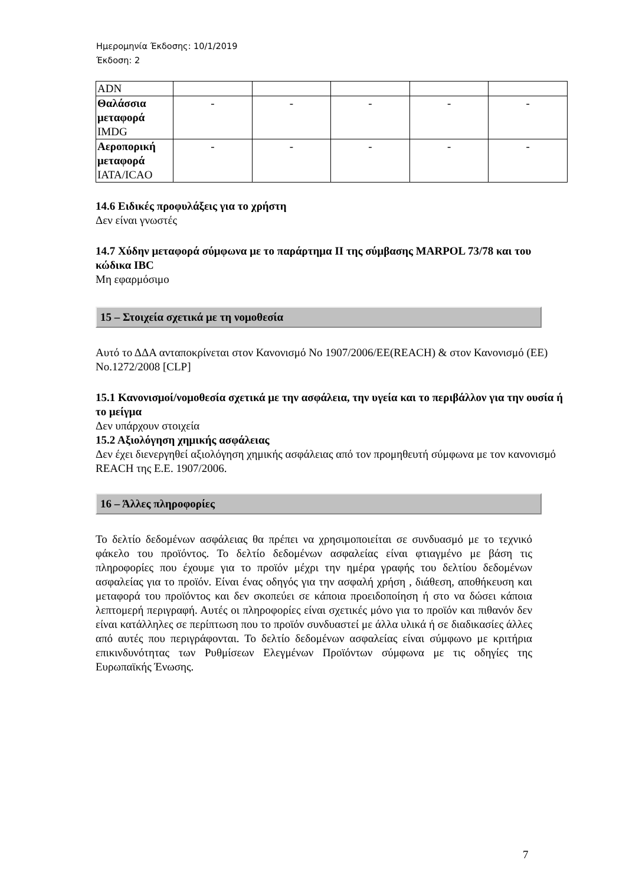Ημερομηνία Έκδοσης: 10/1/2019
Έκδοση: 2
| ADN | | | | | |
| Θαλάσσια μεταφορά IMDG | - | - | - | - | - |
| Αεροπορική μεταφορά IATA/ICAO | - | - | - | - | - |
14.6 Ειδικές προφυλάξεις για το χρήστη
Δεν είναι γνωστές
14.7 Χύδην μεταφορά σύμφωνα με το παράρτημα ΙΙ της σύμβασης MARPOL 73/78 και του κώδικα IBC
Μη εφαρμόσιμο
15 – Στοιχεία σχετικά με τη νομοθεσία
Αυτό το ΔΔΑ ανταποκρίνεται στον Κανονισμό Νο 1907/2006/ΕΕ(REACH) & στον Κανονισμό (ΕΕ) No.1272/2008 [CLP]
15.1 Κανονισμοί/νομοθεσία σχετικά με την ασφάλεια, την υγεία και το περιβάλλον για την ουσία ή το μείγμα
Δεν υπάρχουν στοιχεία
15.2 Αξιολόγηση χημικής ασφάλειας
Δεν έχει διενεργηθεί αξιολόγηση χημικής ασφάλειας από τον προμηθευτή σύμφωνα με τον κανονισμό REACH της Ε.Ε. 1907/2006.
16 – Άλλες πληροφορίες
Το δελτίο δεδομένων ασφάλειας θα πρέπει να χρησιμοποιείται σε συνδυασμό με το τεχνικό φάκελο του προϊόντος. Το δελτίο δεδομένων ασφαλείας είναι φτιαγμένο με βάση τις πληροφορίες που έχουμε για το προϊόν μέχρι την ημέρα γραφής του δελτίου δεδομένων ασφαλείας για το προϊόν. Είναι ένας οδηγός για την ασφαλή χρήση , διάθεση, αποθήκευση και μεταφορά του προϊόντος και δεν σκοπεύει σε κάποια προειδοποίηση ή στο να δώσει κάποια λεπτομερή περιγραφή. Αυτές οι πληροφορίες είναι σχετικές μόνο για το προϊόν και πιθανόν δεν είναι κατάλληλες σε περίπτωση που το προϊόν συνδυαστεί με άλλα υλικά ή σε διαδικασίες άλλες από αυτές που περιγράφονται. Το δελτίο δεδομένων ασφαλείας είναι σύμφωνο με κριτήρια επικινδυνότητας των Ρυθμίσεων Ελεγμένων Προϊόντων σύμφωνα με τις οδηγίες της Ευρωπαϊκής Ένωσης.
7